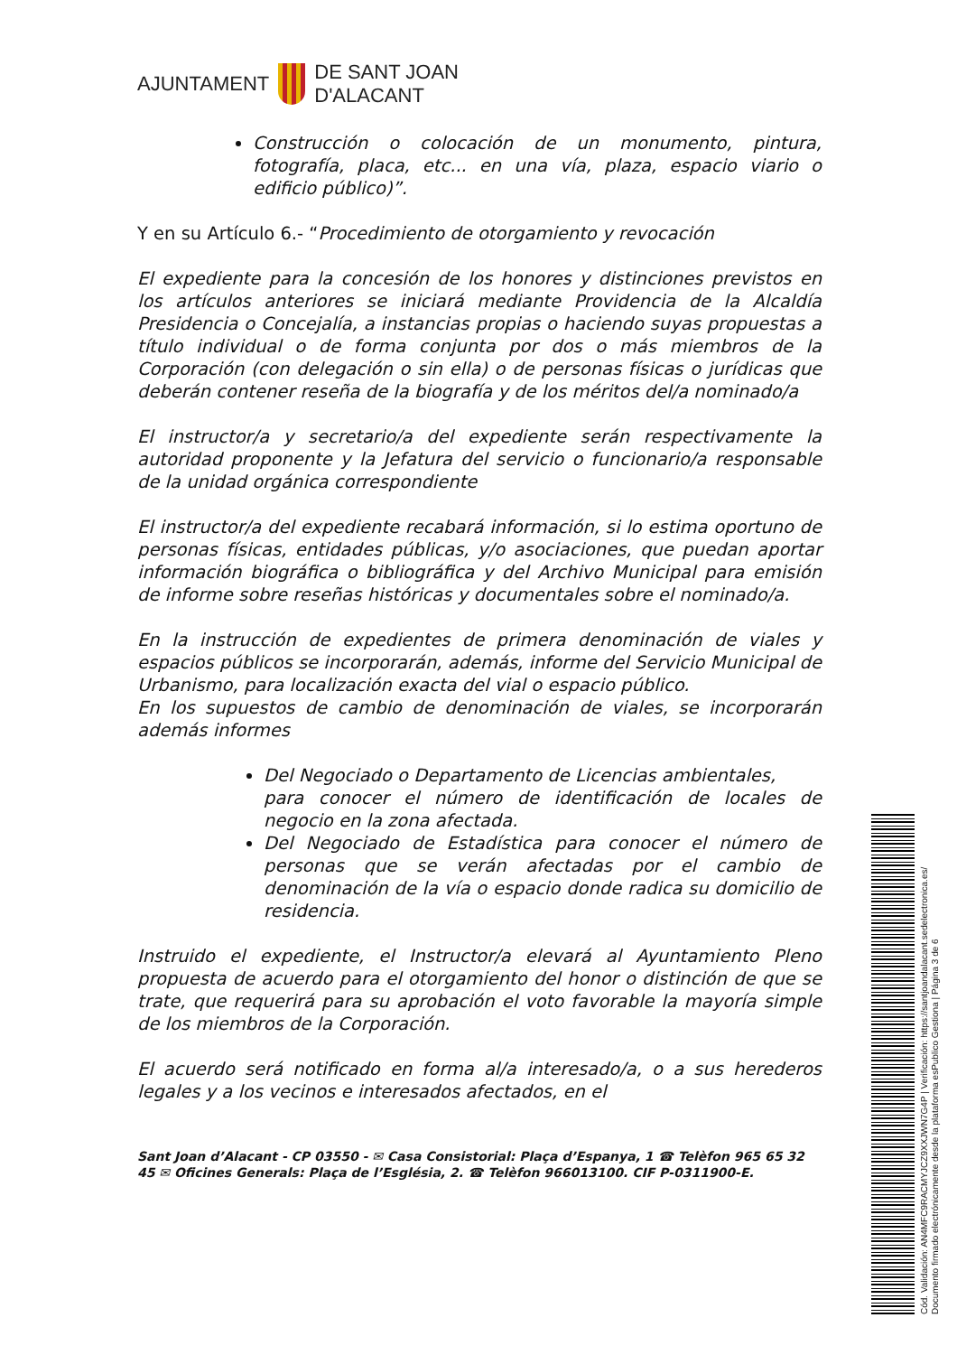AJUNTAMENT
DE SANT JOAN
D'ALACANT
Construcción o colocación de un monumento, pintura, fotografía, placa, etc... en una vía, plaza, espacio viario o edificio público)”.
Y en su Artículo 6.- “Procedimiento de otorgamiento y revocación
El expediente para la concesión de los honores y distinciones previstos en los artículos anteriores se iniciará mediante Providencia de la Alcaldía Presidencia o Concejalía, a instancias propias o haciendo suyas propuestas a título individual o de forma conjunta por dos o más miembros de la Corporación (con delegación o sin ella) o de personas físicas o jurídicas que deberán contener reseña de la biografía y de los méritos del/a nominado/a
El instructor/a y secretario/a del expediente serán respectivamente la autoridad proponente y la Jefatura del servicio o funcionario/a responsable de la unidad orgánica correspondiente
El instructor/a del expediente recabará información, si lo estima oportuno de personas físicas, entidades públicas, y/o asociaciones, que puedan aportar información biográfica o bibliográfica y del Archivo Municipal para emisión de informe sobre reseñas históricas y documentales sobre el nominado/a.
En la instrucción de expedientes de primera denominación de viales y espacios públicos se incorporarán, además, informe del Servicio Municipal de Urbanismo, para localización exacta del vial o espacio público.
En los supuestos de cambio de denominación de viales, se incorporarán además informes
Del Negociado o Departamento de Licencias ambientales,
para conocer el número de identificación de locales de negocio en la zona afectada.
Del Negociado de Estadística para conocer el número de personas que se verán afectadas por el cambio de denominación de la vía o espacio donde radica su domicilio de residencia.
Instruido el expediente, el Instructor/a elevará al Ayuntamiento Pleno propuesta de acuerdo para el otorgamiento del honor o distinción de que se trate, que requerirá para su aprobación el voto favorable la mayoría simple de los miembros de la Corporación.
El acuerdo será notificado en forma al/a interesado/a, o a sus herederos legales y a los vecinos e interesados afectados, en el
Sant Joan d’Alacant - CP 03550 - ✉ Casa Consistorial: Plaça d’Espanya, 1 ☎ Telèfon 965 65 32 45 ✉ Oficines Generals: Plaça de l’Església, 2. ☎ Telèfon 966013100. CIF P-0311900-E.
Cód. Validación: AN4MFC9RACMYJCZ9XXJWN7G4P | Verificación: https://santjoandalacant.sedelectronica.es/
Documento firmado electrónicamente desde la plataforma esPublico Gestiona | Página 3 de 6